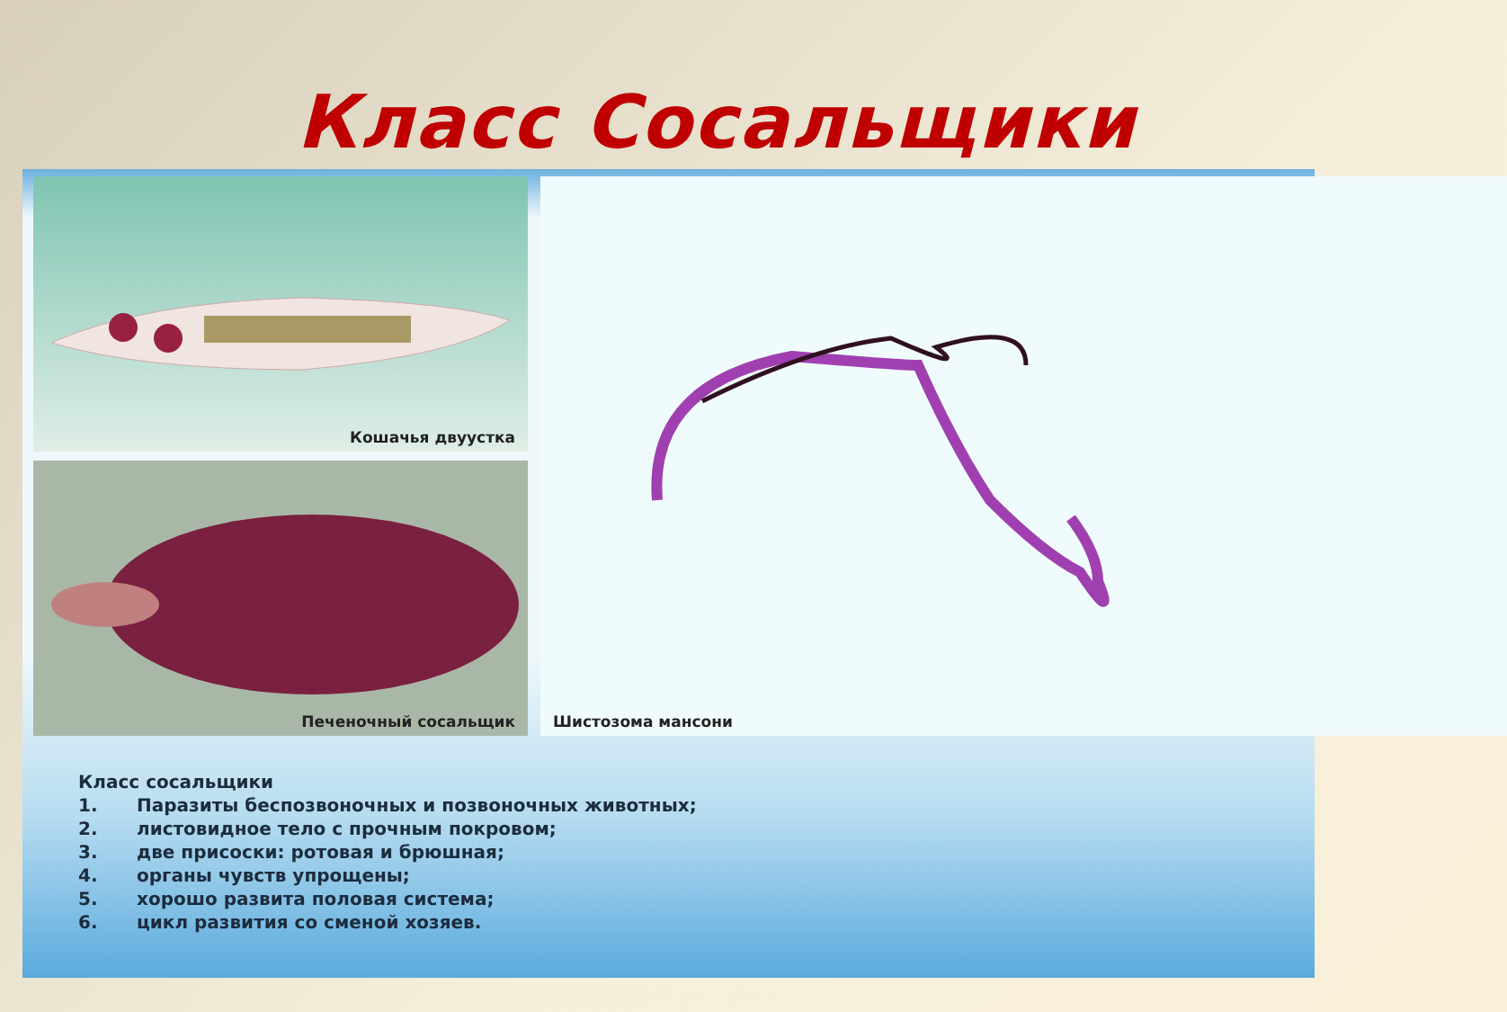Класс Сосальщики
Кошачья двуустка
Печеночный сосальщик
Шистозома мансони
Класс сосальщики
1. Паразиты беспозвоночных и позвоночных животных;
2. листовидное тело с прочным покровом;
3. две присоски: ротовая и брюшная;
4. органы чувств упрощены;
5. хорошо развита половая система;
6. цикл развития со сменой хозяев.